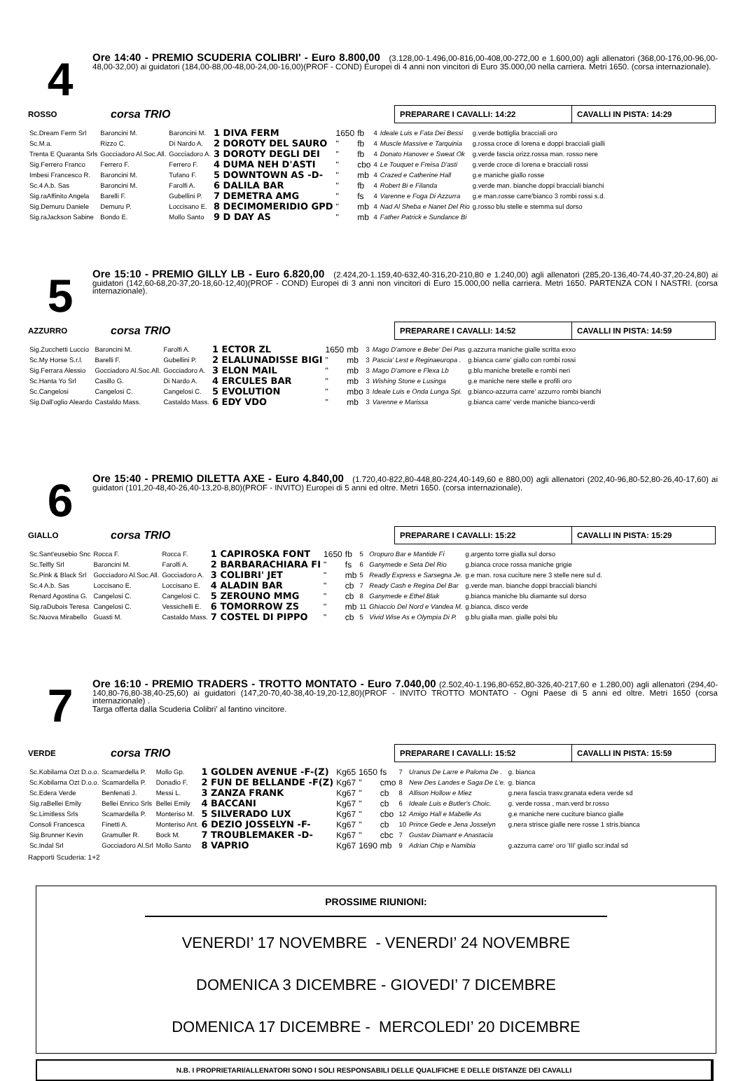4
Ore 14:40 - PREMIO SCUDERIA COLIBRI' - Euro 8.800,00 (3.128,00-1.496,00-816,00-408,00-272,00 e 1.600,00) agli allenatori (368,00-176,00-96,00-48,00-32,00) ai guidatori (184,00-88,00-48,00-24,00-16,00)(PROF - COND) Europei di 4 anni non vincitori di Euro 35.000,00 nella carriera. Metri 1650. (corsa internazionale).
ROSSO
corsa TRIO
PREPARARE I CAVALLI: 14:22 CAVALLI IN PISTA: 14:29
| Sc.Dream Ferm Srl | Baroncini M. | Baroncini M. | 1 DIVA FERM | 1650 | fb | 4 | Ideale Luis e Fata Dei Bessi | g.verde bottiglia bracciali oro |
| Sc.M.a. | Rizzo C. | Di Nardo A. | 2 DOROTY DEL SAURO | " | fb | 4 | Muscle Massive e Tarquinia | g.rossa croce di lorena e doppi bracciali gialli |
| Trenta E Quaranta Srls | Gocciadoro Al.Soc.All. | Gocciadoro A. | 3 DOROTY DEGLI DEI | " | fb | 4 | Donato Hanover e Sweat Ok | g.verde fascia orizz.rossa man. rosso nere |
| Sig.Ferrero Franco | Ferrero F. | Ferrero F. | 4 DUMA NEH D'ASTI | " | cbo | 4 | Le Touquet e Freisa D'asti | g.verde croce di lorena e bracciali rossi |
| Imbesi Francesco R. | Baroncini M. | Tufano F. | 5 DOWNTOWN AS -D- | " | mb | 4 | Crazed e Catherine Hall | g.e maniche giallo rosse |
| Sc.4 A.b. Sas | Baroncini M. | Farolfi A. | 6 DALILA BAR | " | fb | 4 | Robert Bi e Filanda | g.verde man. bianche doppi bracciali bianchi |
| Sig.raAffinito Angela | Barelli F. | Gubellini P. | 7 DEMETRA AMG | " | fs | 4 | Varenne e Foga Di Azzurra | g.e man.rosse carre'bianco 3 rombi rossi s.d. |
| Sig.Demuru Daniele | Demuru P. | Loccisano E. | 8 DECIMOMERIDIO GPD | " | mb | 4 | Nad Al Sheba e Nanet Del Rio | g.rosso blu stelle e stemma sul dorso |
| Sig.raJackson Sabine | Bondo E. | Mollo Santo | 9 D DAY AS | " | mb | 4 | Father Patrick e Sundance Bi | |
5
Ore 15:10 - PREMIO GILLY LB - Euro 6.820,00 (2.424,20-1.159,40-632,40-316,20-210,80 e 1.240,00) agli allenatori (285,20-136,40-74,40-37,20-24,80) ai guidatori (142,60-68,20-37,20-18,60-12,40)(PROF - COND) Europei di 3 anni non vincitori di Euro 15.000,00 nella carriera. Metri 1650. PARTENZA CON I NASTRI. (corsa internazionale).
AZZURRO
corsa TRIO
PREPARARE I CAVALLI: 14:52 CAVALLI IN PISTA: 14:59
| Sig.Zucchetti Luccio | Baroncini M. | Farolfi A. | 1 ECTOR ZL | 1650 | mb | 3 | Mago D'amore e Bebe' Dei Pas | g.azzurra maniche gialle scritta exxo |
| Sc.My Horse S.r.l. | Barelli F. | Gubellini P. | 2 ELALUNADISSE BIGI | " | mb | 3 | Pascia' Lest e Reginaeuropa . | g.bianca carre' giallo con rombi rossi |
| Sig.Ferrara Alessio | Gocciadoro Al.Soc.All. | Gocciadoro A. | 3 ELON MAIL | " | mb | 3 | Mago D'amore e Flexa Lb | g.blu maniche bretelle e rombi neri |
| Sc.Hanta Yo Srl | Casillo G. | Di Nardo A. | 4 ERCULES BAR | " | mb | 3 | Wishing Stone e Lusinga | g.e maniche nere stelle e profili oro |
| Sc.Cangelosi | Cangelosi C. | Cangelosi C. | 5 EVOLUTION | " | mbo | 3 | Ideale Luis e Onda Lunga Spi. | g.bianco-azzurra carre' azzurro rombi bianchi |
| Sig.Dall'oglio Aleardo | Castaldo Mass. | Castaldo Mass. | 6 EDY VDO | " | mb | 3 | Varenne e Marissa | g.bianca carre' verde maniche bianco-verdi |
6
Ore 15:40 - PREMIO DILETTA AXE - Euro 4.840,00 (1.720,40-822,80-448,80-224,40-149,60 e 880,00) agli allenatori (202,40-96,80-52,80-26,40-17,60) ai guidatori (101,20-48,40-26,40-13,20-8,80)(PROF - INVITO) Europei di 5 anni ed oltre. Metri 1650. (corsa internazionale).
GIALLO
corsa TRIO
PREPARARE I CAVALLI: 15:22 CAVALLI IN PISTA: 15:29
| Sc.Sant'eusebio Snc | Rocca F. | Rocca F. | 1 CAPIROSKA FONT | 1650 | fb | 5 | Oropuro Bar e Mantide Fi | g.argento torre gialla sul dorso |
| Sc.Telfly Srl | Baroncini M. | Farolfi A. | 2 BARBARACHIARA FI | " | fs | 6 | Ganymede e Seta Del Rio | g.bianca croce rossa maniche grigie |
| Sc.Pink & Black Srl | Gocciadoro Al.Soc.All. | Gocciadoro A. | 3 COLIBRI' JET | " | mb | 5 | Readly Express e Sarsegna Je. | g.e man. rosa cuciture nere 3 stelle nere sul d. |
| Sc.4 A.b. Sas | Loccisano E. | Loccisano E. | 4 ALADIN BAR | " | cb | 7 | Ready Cash e Regina Del Bar | g.verde man. bianche doppi bracciali bianchi |
| Renard Agostina G. | Cangelosi C. | Cangelosi C. | 5 ZEROUNO MMG | " | cb | 8 | Ganymede e Ethel Blak | g.bianca maniche blu diamante sul dorso |
| Sig.raDubois Teresa | Cangelosi C. | Vessichelli E. | 6 TOMORROW ZS | " | mb | 11 | Ghiaccio Del Nord e Vandea M. | g.bianca, disco verde |
| Sc.Nuova Mirabello | Guasti M. | Castaldo Mass. | 7 COSTEL DI PIPPO | " | cb | 5 | Vivid Wise As e Olympia Di P. | g.blu gialla man. gialle polsi blu |
7
Ore 16:10 - PREMIO TRADERS - TROTTO MONTATO - Euro 7.040,00 (2.502,40-1.196,80-652,80-326,40-217,60 e 1.280,00) agli allenatori (294,40-140,80-76,80-38,40-25,60) ai guidatori (147,20-70,40-38,40-19,20-12,80)(PROF - INVITO TROTTO MONTATO - Ogni Paese di 5 anni ed oltre. Metri 1650 (corsa internazionale) .
Targa offerta dalla Scuderia Colibri’ al fantino vincitore.
VERDE
corsa TRIO
PREPARARE I CAVALLI: 15:52 CAVALLI IN PISTA: 15:59
| Sc.Kobilarna Ozt D.o.o. | Scamardella P. | Mollo Gp. | 1 GOLDEN AVENUE -F-(Z) | Kg65 | 1650 | fs | 7 | Uranus De Larre e Paloma De . | g. bianca |
| Sc.Kobilarna Ozt D.o.o. | Scamardella P. | Donadio F. | 2 FUN DE BELLANDE -F(Z) | Kg67 | " | cmo | 8 | New Des Landes e Saga De L'e. | g. bianca |
| Sc.Edera Verde | Benfenati J. | Messi L. | 3 ZANZA FRANK | Kg67 | " | cb | 8 | Allison Hollow e Miez | g.nera fascia trasv.granata edera verde sd |
| Sig.raBellei Emily | Bellei Enrico Srls | Bellei Emily | 4 BACCANI | Kg67 | " | cb | 6 | Ideale Luis e Butler's Choic. | g. verde rossa , man.verd br.rosso |
| Sc.Limitless Srls | Scamardella P. | Monteriso M. | 5 SILVERADO LUX | Kg67 | " | cbo | 12 | Amigo Hall e Mabelle As | g.e maniche nere cuciture bianco gialle |
| Consoli Francesca | Finetti A. | Monteriso Ant. | 6 DEZIO JOSSELYN -F- | Kg67 | " | cb | 10 | Prince Gede e Jena Josselyn | g.nera strisce gialle nere rosse 1 stris.bianca |
| Sig.Brunner Kevin | Gramuller R. | Bock M. | 7 TROUBLEMAKER -D- | Kg67 | " | cbc | 7 | Gustav Diamant e Anastacia | |
| Sc.Indal Srl | Gocciadoro Al.Srl | Mollo Santo | 8 VAPRIO | Kg67 | 1690 | mb | 9 | Adrian Chip e Namibia | g.azzurra carre' oro 'III' giallo scr.indal sd |
Rapporti Scuderia: 1+2
PROSSIME RIUNIONI:
VENERDI’ 17 NOVEMBRE - VENERDI’ 24 NOVEMBRE
DOMENICA 3 DICEMBRE - GIOVEDI’ 7 DICEMBRE
DOMENICA 17 DICEMBRE - MERCOLEDI’ 20 DICEMBRE
N.B. I PROPRIETARI/ALLENATORI SONO I SOLI RESPONSABILI DELLE QUALIFICHE E DELLE DISTANZE DEI CAVALLI